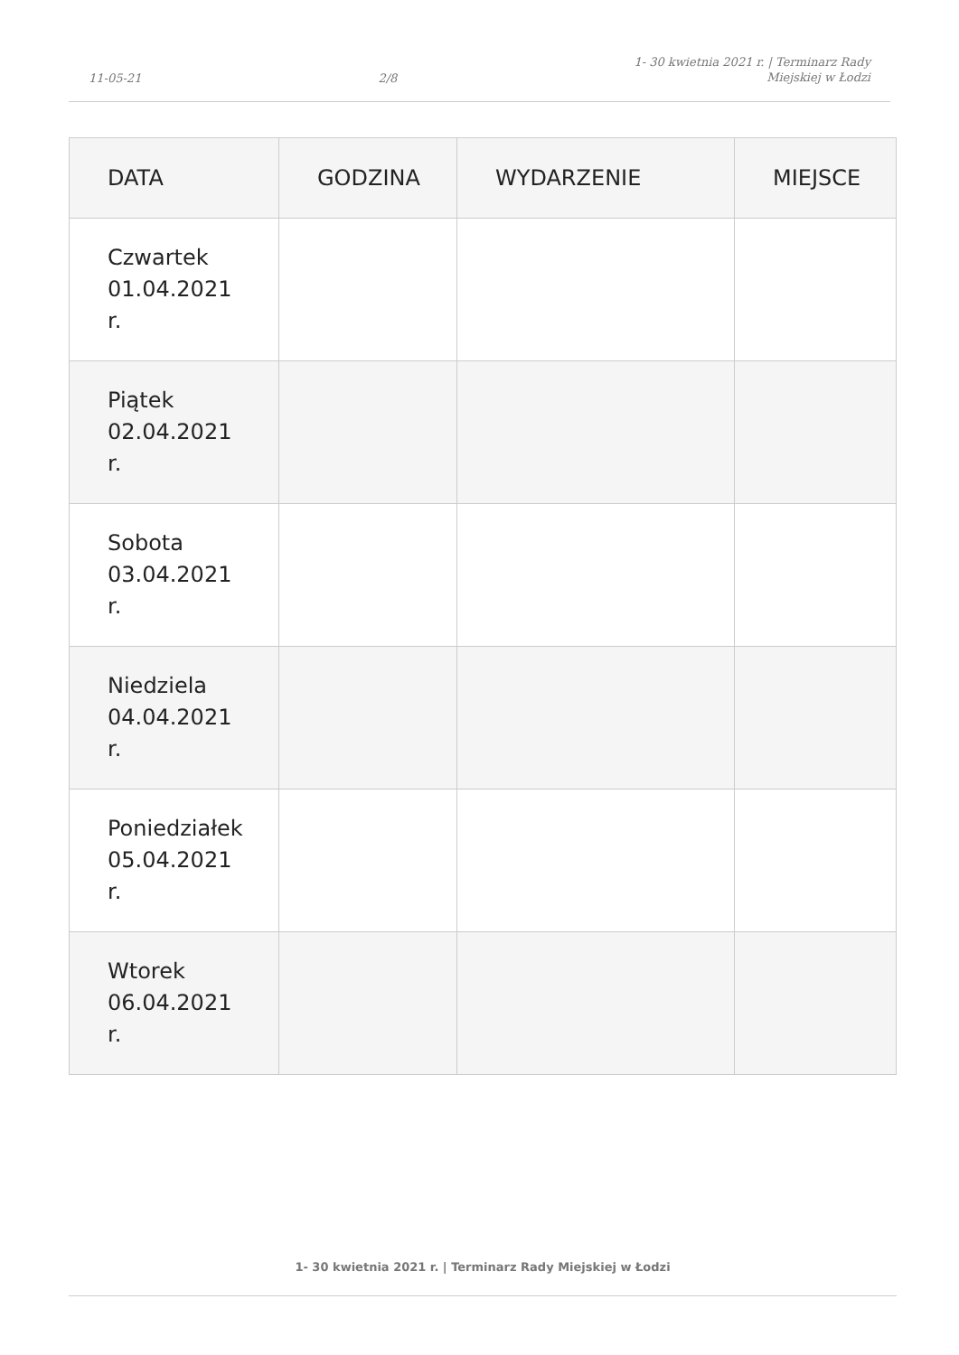11-05-21 2/8 1- 30 kwietnia 2021 r. | Terminarz Rady
Miejskiej w Łodzi
| DATA | GODZINA | WYDARZENIE | MIEJSCE |
| --- | --- | --- | --- |
| Czwartek 01.04.2021 r. | | | |
| Piątek 02.04.2021 r. | | | |
| Sobota 03.04.2021 r. | | | |
| Niedziela 04.04.2021 r. | | | |
| Poniedziałek 05.04.2021 r. | | | |
| Wtorek 06.04.2021 r. | | | |
1- 30 kwietnia 2021 r. | Terminarz Rady Miejskiej w Łodzi